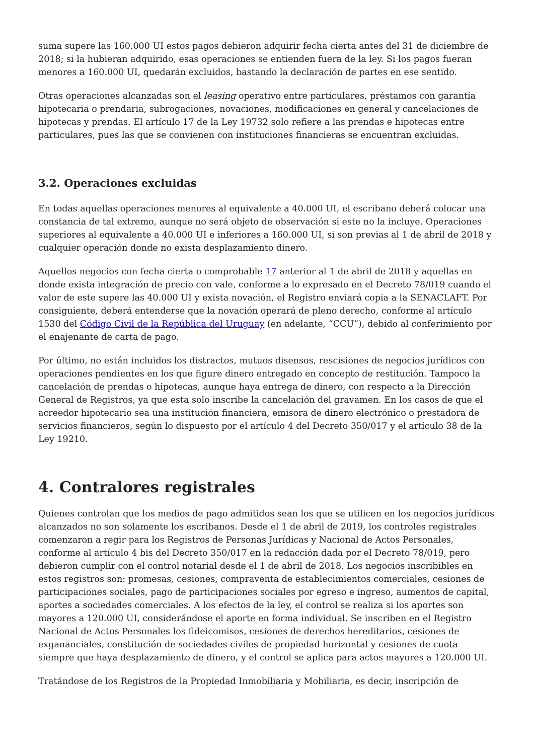suma supere las 160.000 UI estos pagos debieron adquirir fecha cierta antes del 31 de diciembre de 2018; si la hubieran adquirido, esas operaciones se entienden fuera de la ley. Si los pagos fueran menores a 160.000 UI, quedarán excluidos, bastando la declaración de partes en ese sentido.
Otras operaciones alcanzadas son el leasing operativo entre particulares, préstamos con garantía hipotecaria o prendaria, subrogaciones, novaciones, modificaciones en general y cancelaciones de hipotecas y prendas. El artículo 17 de la Ley 19732 solo refiere a las prendas e hipotecas entre particulares, pues las que se convienen con instituciones financieras se encuentran excluidas.
3.2. Operaciones excluidas
En todas aquellas operaciones menores al equivalente a 40.000 UI, el escribano deberá colocar una constancia de tal extremo, aunque no será objeto de observación si este no la incluye. Operaciones superiores al equivalente a 40.000 UI e inferiores a 160.000 UI, si son previas al 1 de abril de 2018 y cualquier operación donde no exista desplazamiento dinero.
Aquellos negocios con fecha cierta o comprobable 17 anterior al 1 de abril de 2018 y aquellas en donde exista integración de precio con vale, conforme a lo expresado en el Decreto 78/019 cuando el valor de este supere las 40.000 UI y exista novación, el Registro enviará copia a la SENACLAFT. Por consiguiente, deberá entenderse que la novación operará de pleno derecho, conforme al artículo 1530 del Código Civil de la República del Uruguay (en adelante, “CCU”), debido al conferimiento por el enajenante de carta de pago.
Por último, no están incluidos los distractos, mutuos disensos, rescisiones de negocios jurídicos con operaciones pendientes en los que figure dinero entregado en concepto de restitución. Tampoco la cancelación de prendas o hipotecas, aunque haya entrega de dinero, con respecto a la Dirección General de Registros, ya que esta solo inscribe la cancelación del gravamen. En los casos de que el acreedor hipotecario sea una institución financiera, emisora de dinero electrónico o prestadora de servicios financieros, según lo dispuesto por el artículo 4 del Decreto 350/017 y el artículo 38 de la Ley 19210.
4. Contralores registrales
Quienes controlan que los medios de pago admitidos sean los que se utilicen en los negocios jurídicos alcanzados no son solamente los escribanos. Desde el 1 de abril de 2019, los controles registrales comenzaron a regir para los Registros de Personas Jurídicas y Nacional de Actos Personales, conforme al artículo 4 bis del Decreto 350/017 en la redacción dada por el Decreto 78/019, pero debieron cumplir con el control notarial desde el 1 de abril de 2018. Los negocios inscribibles en estos registros son: promesas, cesiones, compraventa de establecimientos comerciales, cesiones de participaciones sociales, pago de participaciones sociales por egreso e ingreso, aumentos de capital, aportes a sociedades comerciales. A los efectos de la ley, el control se realiza si los aportes son mayores a 120.000 UI, considerándose el aporte en forma individual. Se inscriben en el Registro Nacional de Actos Personales los fideicomisos, cesiones de derechos hereditarios, cesiones de exgananciales, constitución de sociedades civiles de propiedad horizontal y cesiones de cuota siempre que haya desplazamiento de dinero, y el control se aplica para actos mayores a 120.000 UI.
Tratándose de los Registros de la Propiedad Inmobiliaria y Mobiliaria, es decir, inscripción de